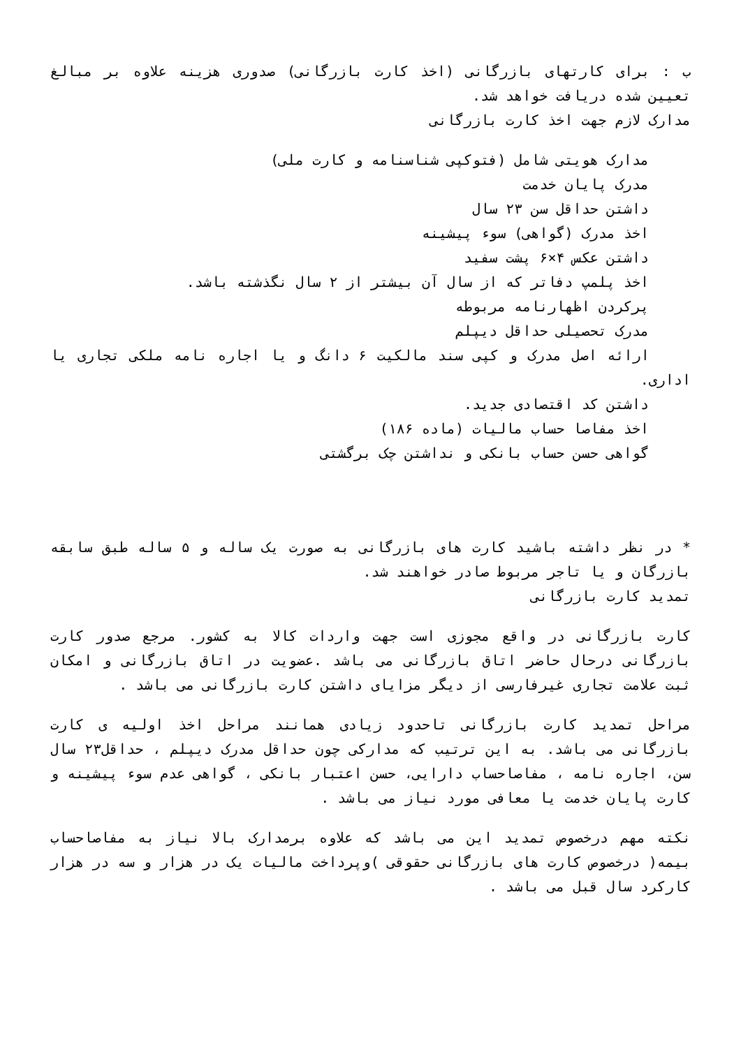ب : برای کارتهای بازرگانی (اخذ کارت بازرگانی) صدوری هزینه علاوه بر مبالغ تعیین شده دریافت خواهد شد.
مدارک لازم جهت اخذ کارت بازرگانی
مدارک هویتی شامل (فتوکپی شناسنامه و کارت ملی)
مدرک پایان خدمت
داشتن حداقل سن ۲۳ سال
اخذ مدرک (گواهی) سوء پیشینه
داشتن عکس ۴×۶ پشت سفید
اخذ پلمپ دفاتر که از سال آن بیشتر از ۲ سال نگذشته باشد.
پرکردن اظهارنامه مربوطه
مدرک تحصیلی حداقل دیپلم
ارائه اصل مدرک و کپی سند مالکیت ۶ دانگ و یا اجاره نامه ملکی تجاری یا اداری.
داشتن کد اقتصادی جدید.
اخذ مفاصا حساب مالیات (ماده ۱۸۶)
گواهی حسن حساب بانکی و نداشتن چک برگشتی
* در نظر داشته باشید کارت های بازرگانی به صورت یک ساله و ۵ ساله طبق سابقه بازرگان و یا تاجر مربوط صادر خواهند شد.
تمدید کارت بازرگانی
کارت بازرگانی در واقع مجوزی است جهت واردات کالا به کشور. مرجع صدور کارت بازرگانی درحال حاضر اتاق بازرگانی می باشد .عضویت در اتاق بازرگانی و امکان ثبت علامت تجاری غیرفارسی از دیگر مزایای داشتن کارت بازرگانی می باشد .
مراحل تمدید کارت بازرگانی تاحدود زیادی همانند مراحل اخذ اولیه ی کارت بازرگانی می باشد. به این ترتیب که مدارکی چون حداقل مدرک دیپلم ، حداقل۲۳ سال سن، اجاره نامه ، مفاصاحساب دارایی، حسن اعتبار بانکی ، گواهی عدم سوء پیشینه و کارت پایان خدمت یا معافی مورد نیاز می باشد .
نکته مهم درخصوص تمدید این می باشد که علاوه برمدارک بالا نیاز به مفاصاحساب بیمه( درخصوص کارت های بازرگانی حقوقی )وپرداخت مالیات یک در هزار و سه در هزار کارکرد سال قبل می باشد .